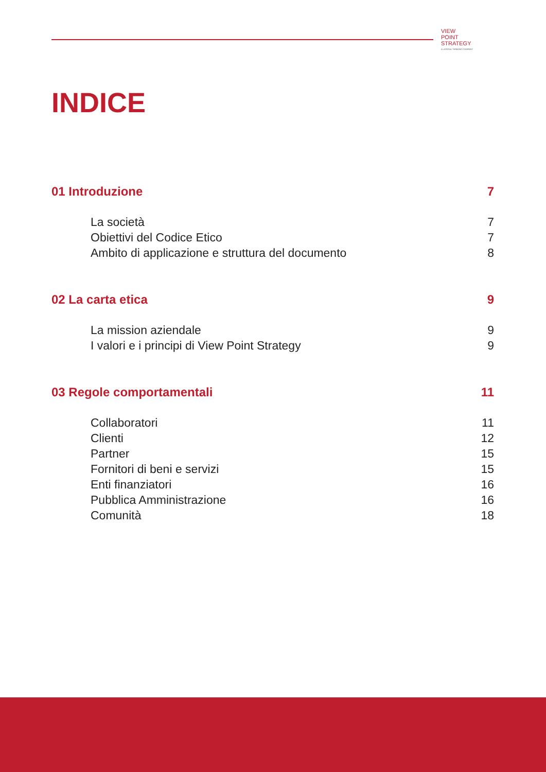VIEW
POINT
STRATEGY
A LATERAL THINKING COMPANY
INDICE
01 Introduzione 7
La società 7
Obiettivi del Codice Etico 7
Ambito di applicazione e struttura del documento 8
02 La carta etica 9
La mission aziendale 9
I valori e i principi di View Point Strategy 9
03 Regole comportamentali 11
Collaboratori 11
Clienti 12
Partner 15
Fornitori di beni e servizi 15
Enti finanziatori 16
Pubblica Amministrazione 16
Comunità 18